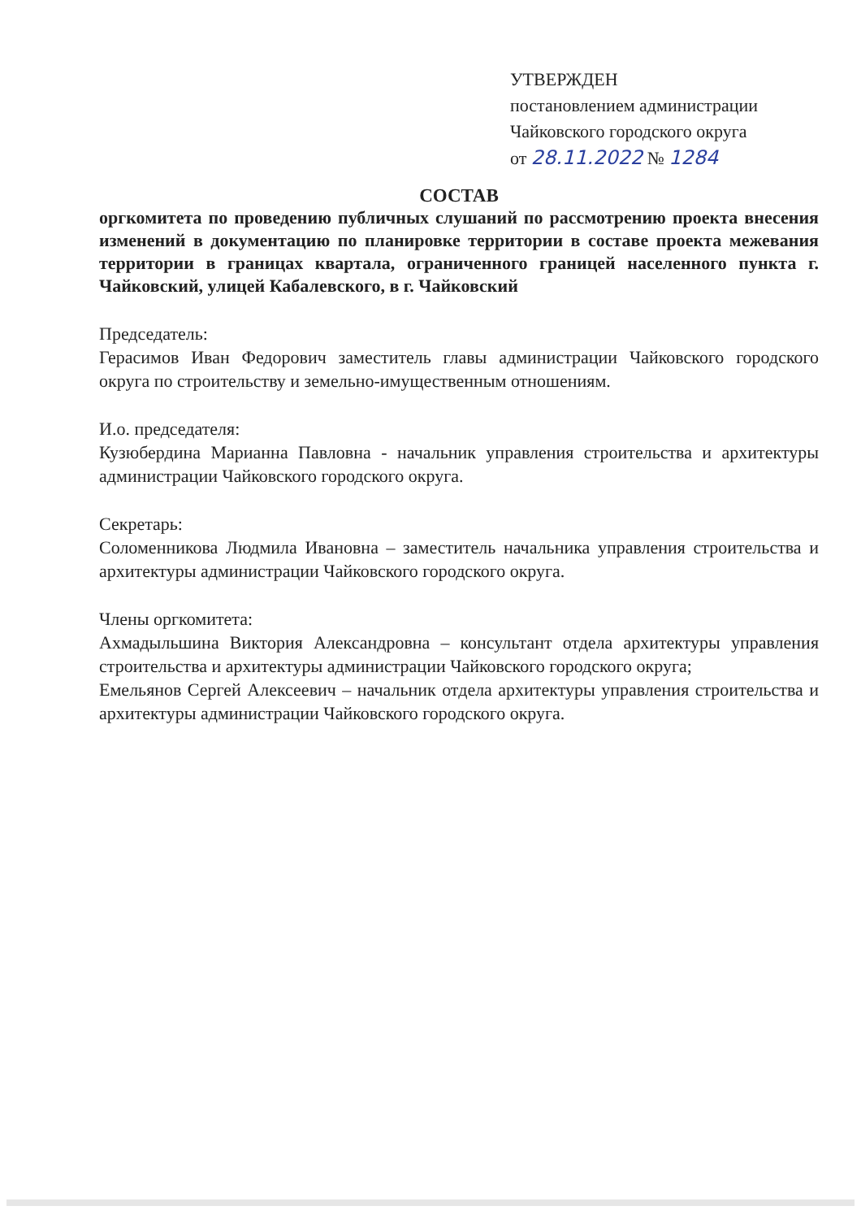УТВЕРЖДЕН
постановлением администрации
Чайковского городского округа
от 28.11.2022 № 1284
СОСТАВ
оргкомитета по проведению публичных слушаний по рассмотрению проекта внесения изменений в документацию по планировке территории в составе проекта межевания территории в границах квартала, ограниченного границей населенного пункта г. Чайковский, улицей Кабалевского, в г. Чайковский
Председатель:
Герасимов Иван Федорович заместитель главы администрации Чайковского городского округа по строительству и земельно-имущественным отношениям.
И.о. председателя:
Кузюбердина Марианна Павловна - начальник управления строительства и архитектуры администрации Чайковского городского округа.
Секретарь:
Соломенникова Людмила Ивановна – заместитель начальника управления строительства и архитектуры администрации Чайковского городского округа.
Члены оргкомитета:
Ахмадыльшина Виктория Александровна – консультант отдела архитектуры управления строительства и архитектуры администрации Чайковского городского округа;
Емельянов Сергей Алексеевич – начальник отдела архитектуры управления строительства и архитектуры администрации Чайковского городского округа.